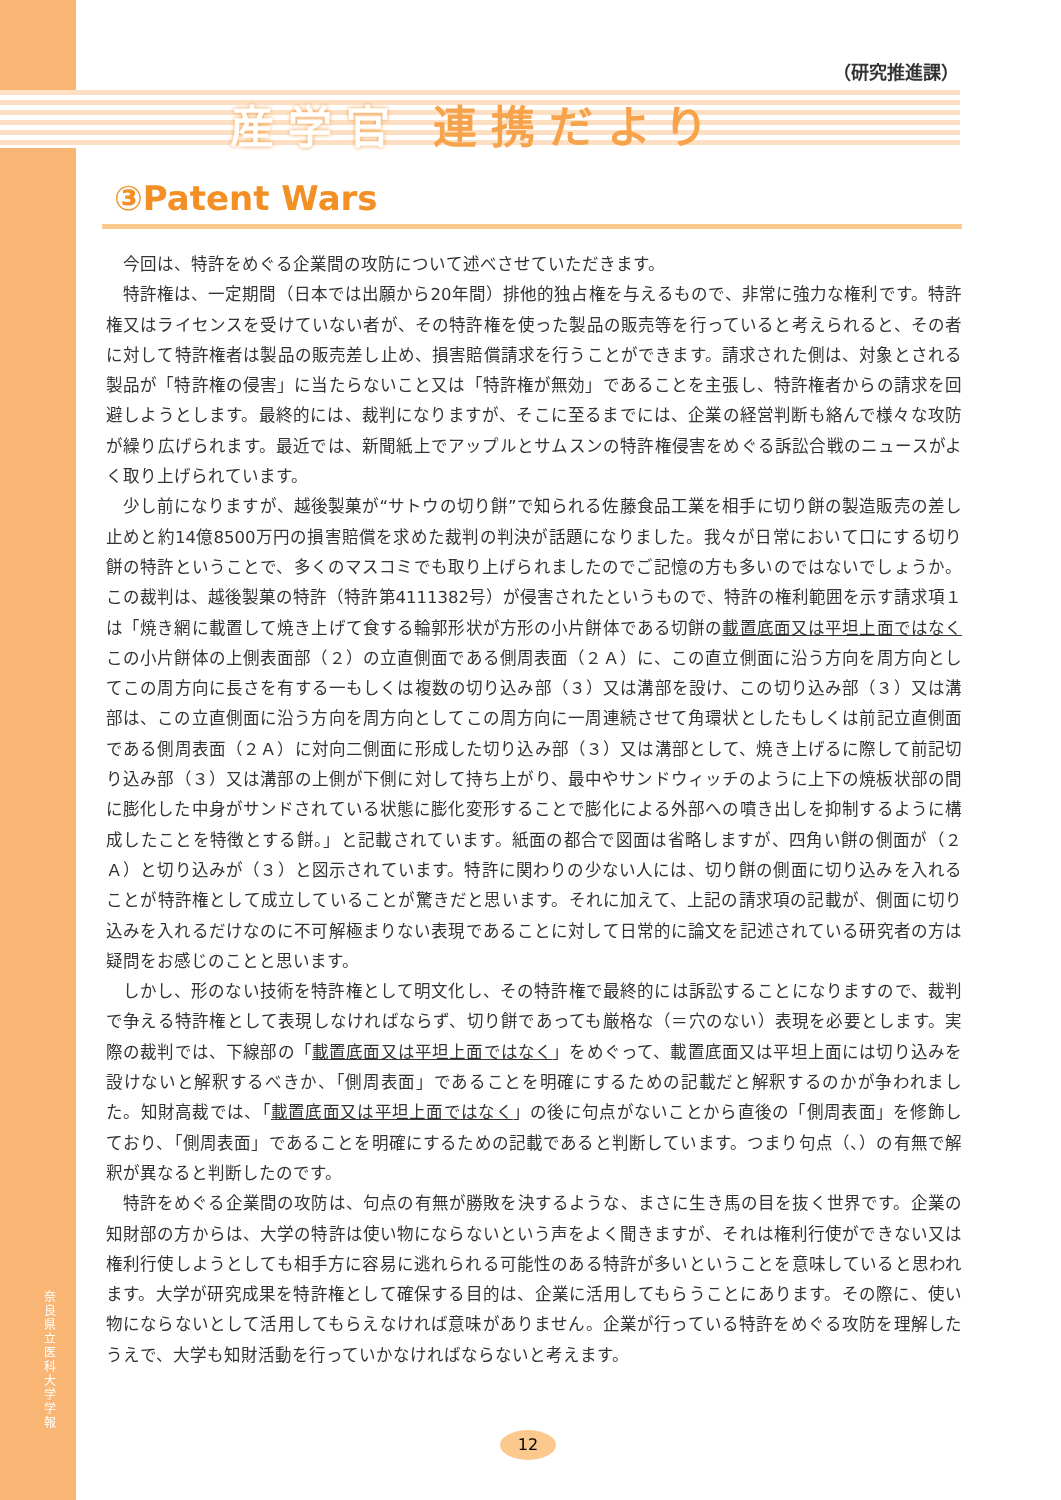奈良県立医科大学 学報
（研究推進課）
産学官 連携だより
③Patent Wars
今回は、特許をめぐる企業間の攻防について述べさせていただきます。
特許権は、一定期間（日本では出願から20年間）排他的独占権を与えるもので、非常に強力な権利です。特許権又はライセンスを受けていない者が、その特許権を使った製品の販売等を行っていると考えられると、その者に対して特許権者は製品の販売差し止め、損害賠償請求を行うことができます。請求された側は、対象とされる製品が「特許権の侵害」に当たらないこと又は「特許権が無効」であることを主張し、特許権者からの請求を回避しようとします。最終的には、裁判になりますが、そこに至るまでには、企業の経営判断も絡んで様々な攻防が繰り広げられます。最近では、新聞紙上でアップルとサムスンの特許権侵害をめぐる訴訟合戦のニュースがよく取り上げられています。
少し前になりますが、越後製菓が“サトウの切り餅”で知られる佐藤食品工業を相手に切り餅の製造販売の差し止めと約14億8500万円の損害賠償を求めた裁判の判決が話題になりました。我々が日常において口にする切り餅の特許ということで、多くのマスコミでも取り上げられましたのでご記憶の方も多いのではないでしょうか。この裁判は、越後製菓の特許（特許第4111382号）が侵害されたというもので、特許の権利範囲を示す請求項１は「焼き網に載置して焼き上げて食する輪郭形状が方形の小片餅体である切餅の載置底面又は平坦上面ではなくこの小片餅体の上側表面部（２）の立直側面である側周表面（２Ａ）に、この直立側面に沿う方向を周方向としてこの周方向に長さを有する一もしくは複数の切り込み部（３）又は溝部を設け、この切り込み部（３）又は溝部は、この立直側面に沿う方向を周方向としてこの周方向に一周連続させて角環状としたもしくは前記立直側面である側周表面（２Ａ）に対向二側面に形成した切り込み部（３）又は溝部として、焼き上げるに際して前記切り込み部（３）又は溝部の上側が下側に対して持ち上がり、最中やサンドウィッチのように上下の焼板状部の間に膨化した中身がサンドされている状態に膨化変形することで膨化による外部への噴き出しを抑制するように構成したことを特徴とする餅。」と記載されています。紙面の都合で図面は省略しますが、四角い餅の側面が（２Ａ）と切り込みが（３）と図示されています。特許に関わりの少ない人には、切り餅の側面に切り込みを入れることが特許権として成立していることが驚きだと思います。それに加えて、上記の請求項の記載が、側面に切り込みを入れるだけなのに不可解極まりない表現であることに対して日常的に論文を記述されている研究者の方は疑問をお感じのことと思います。
しかし、形のない技術を特許権として明文化し、その特許権で最終的には訴訟することになりますので、裁判で争える特許権として表現しなければならず、切り餅であっても厳格な（＝穴のない）表現を必要とします。実際の裁判では、下線部の「載置底面又は平坦上面ではなく」をめぐって、載置底面又は平坦上面には切り込みを設けないと解釈するべきか、「側周表面」であることを明確にするための記載だと解釈するのかが争われました。知財高裁では、「載置底面又は平坦上面ではなく」の後に句点がないことから直後の「側周表面」を修飾しており、「側周表面」であることを明確にするための記載であると判断しています。つまり句点（、）の有無で解釈が異なると判断したのです。
特許をめぐる企業間の攻防は、句点の有無が勝敗を決するような、まさに生き馬の目を抜く世界です。企業の知財部の方からは、大学の特許は使い物にならないという声をよく聞きますが、それは権利行使ができない又は権利行使しようとしても相手方に容易に逃れられる可能性のある特許が多いということを意味していると思われます。大学が研究成果を特許権として確保する目的は、企業に活用してもらうことにあります。その際に、使い物にならないとして活用してもらえなければ意味がありません。企業が行っている特許をめぐる攻防を理解したうえで、大学も知財活動を行っていかなければならないと考えます。
12